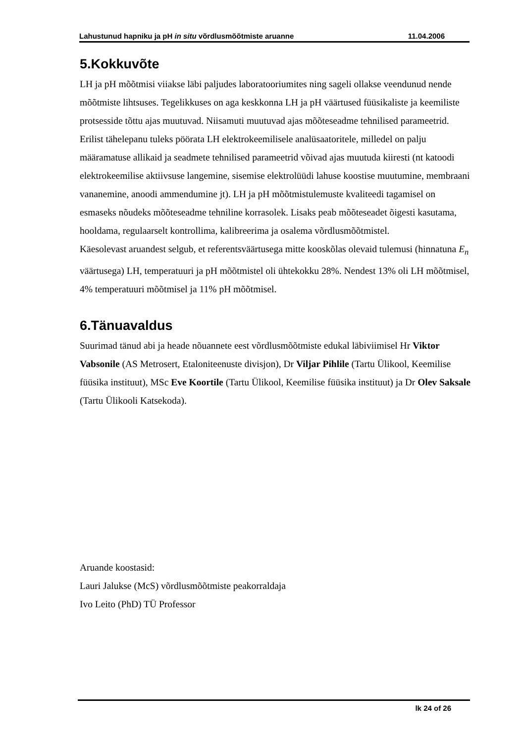Lahustunud hapniku ja pH in situ võrdlusmõõtmiste aruanne 11.04.2006
5.Kokkuvõte
LH ja pH mõõtmisi viiakse läbi paljudes laboratooriumites ning sageli ollakse veendunud nende mõõtmiste lihtsuses. Tegelikkuses on aga keskkonna LH ja pH väärtused füüsikaliste ja keemiliste protsesside tõttu ajas muutuvad. Niisamuti muutuvad ajas mõõteseadme tehnilised parameetrid. Erilist tähelepanu tuleks pöörata LH elektrokeemilisele analüsaatoritele, milledel on palju määramatuse allikaid ja seadmete tehnilised parameetrid võivad ajas muutuda kiiresti (nt katoodi elektrokeemilise aktiivsuse langemine, sisemise elektrolüüdi lahuse koostise muutumine, membraani vananemine, anoodi ammendumine jt). LH ja pH mõõtmistulemuste kvaliteedi tagamisel on esmaseks nõudeks mõõteseadme tehniline korrasolek. Lisaks peab mõõteseadet õigesti kasutama, hooldama, regulaarselt kontrollima, kalibreerima ja osalema võrdlusmõõtmistel.
Käesolevast aruandest selgub, et referentsväärtusega mitte kooskõlas olevaid tulemusi (hinnatuna E<sub>n</sub> väärtusega) LH, temperatuuri ja pH mõõtmistel oli ühtekokku 28%. Nendest 13% oli LH mõõtmisel, 4% temperatuuri mõõtmisel ja 11% pH mõõtmisel.
6.Tänuavaldus
Suurimad tänud abi ja heade nõuannete eest võrdlusmõõtmiste edukal läbiviimisel Hr Viktor Vabsonile (AS Metrosert, Etaloniteenuste divisjon), Dr Viljar Pihlile (Tartu Ülikool, Keemilise füüsika instituut), MSc Eve Koortile (Tartu Ülikool, Keemilise füüsika instituut) ja Dr Olev Saksale (Tartu Ülikooli Katsekoda).
Aruande koostasid:
Lauri Jalukse (McS) võrdlusmõõtmiste peakorraldaja
Ivo Leito (PhD) TÜ Professor
lk 24 of 26